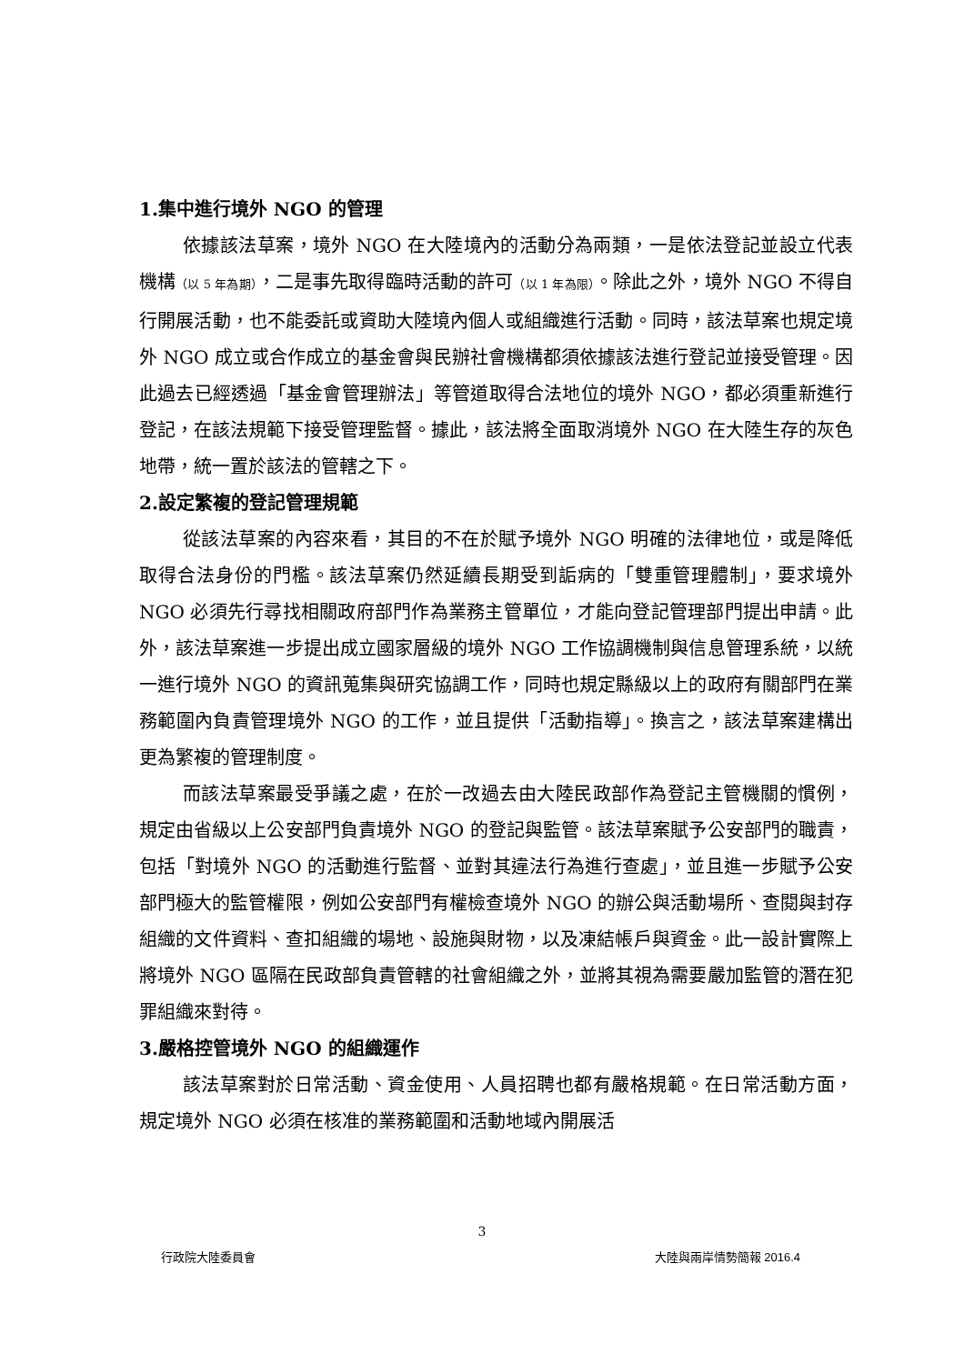1.集中進行境外 NGO 的管理
依據該法草案，境外 NGO 在大陸境內的活動分為兩類，一是依法登記並設立代表機構（以 5 年為期），二是事先取得臨時活動的許可（以 1 年為限）。除此之外，境外 NGO 不得自行開展活動，也不能委託或資助大陸境內個人或組織進行活動。同時，該法草案也規定境外 NGO 成立或合作成立的基金會與民辦社會機構都須依據該法進行登記並接受管理。因此過去已經透過「基金會管理辦法」等管道取得合法地位的境外 NGO，都必須重新進行登記，在該法規範下接受管理監督。據此，該法將全面取消境外 NGO 在大陸生存的灰色地帶，統一置於該法的管轄之下。
2.設定繁複的登記管理規範
從該法草案的內容來看，其目的不在於賦予境外 NGO 明確的法律地位，或是降低取得合法身份的門檻。該法草案仍然延續長期受到詬病的「雙重管理體制」，要求境外 NGO 必須先行尋找相關政府部門作為業務主管單位，才能向登記管理部門提出申請。此外，該法草案進一步提出成立國家層級的境外 NGO 工作協調機制與信息管理系統，以統一進行境外 NGO 的資訊蒐集與研究協調工作，同時也規定縣級以上的政府有關部門在業務範圍內負責管理境外 NGO 的工作，並且提供「活動指導」。換言之，該法草案建構出更為繁複的管理制度。
而該法草案最受爭議之處，在於一改過去由大陸民政部作為登記主管機關的慣例，規定由省級以上公安部門負責境外 NGO 的登記與監管。該法草案賦予公安部門的職責，包括「對境外 NGO 的活動進行監督、並對其違法行為進行查處」，並且進一步賦予公安部門極大的監管權限，例如公安部門有權檢查境外 NGO 的辦公與活動場所、查閱與封存組織的文件資料、查扣組織的場地、設施與財物，以及凍結帳戶與資金。此一設計實際上將境外 NGO 區隔在民政部負責管轄的社會組織之外，並將其視為需要嚴加監管的潛在犯罪組織來對待。
3.嚴格控管境外 NGO 的組織運作
該法草案對於日常活動、資金使用、人員招聘也都有嚴格規範。在日常活動方面，規定境外 NGO 必須在核准的業務範圍和活動地域內開展活
3
行政院大陸委員會 大陸與兩岸情勢簡報 2016.4